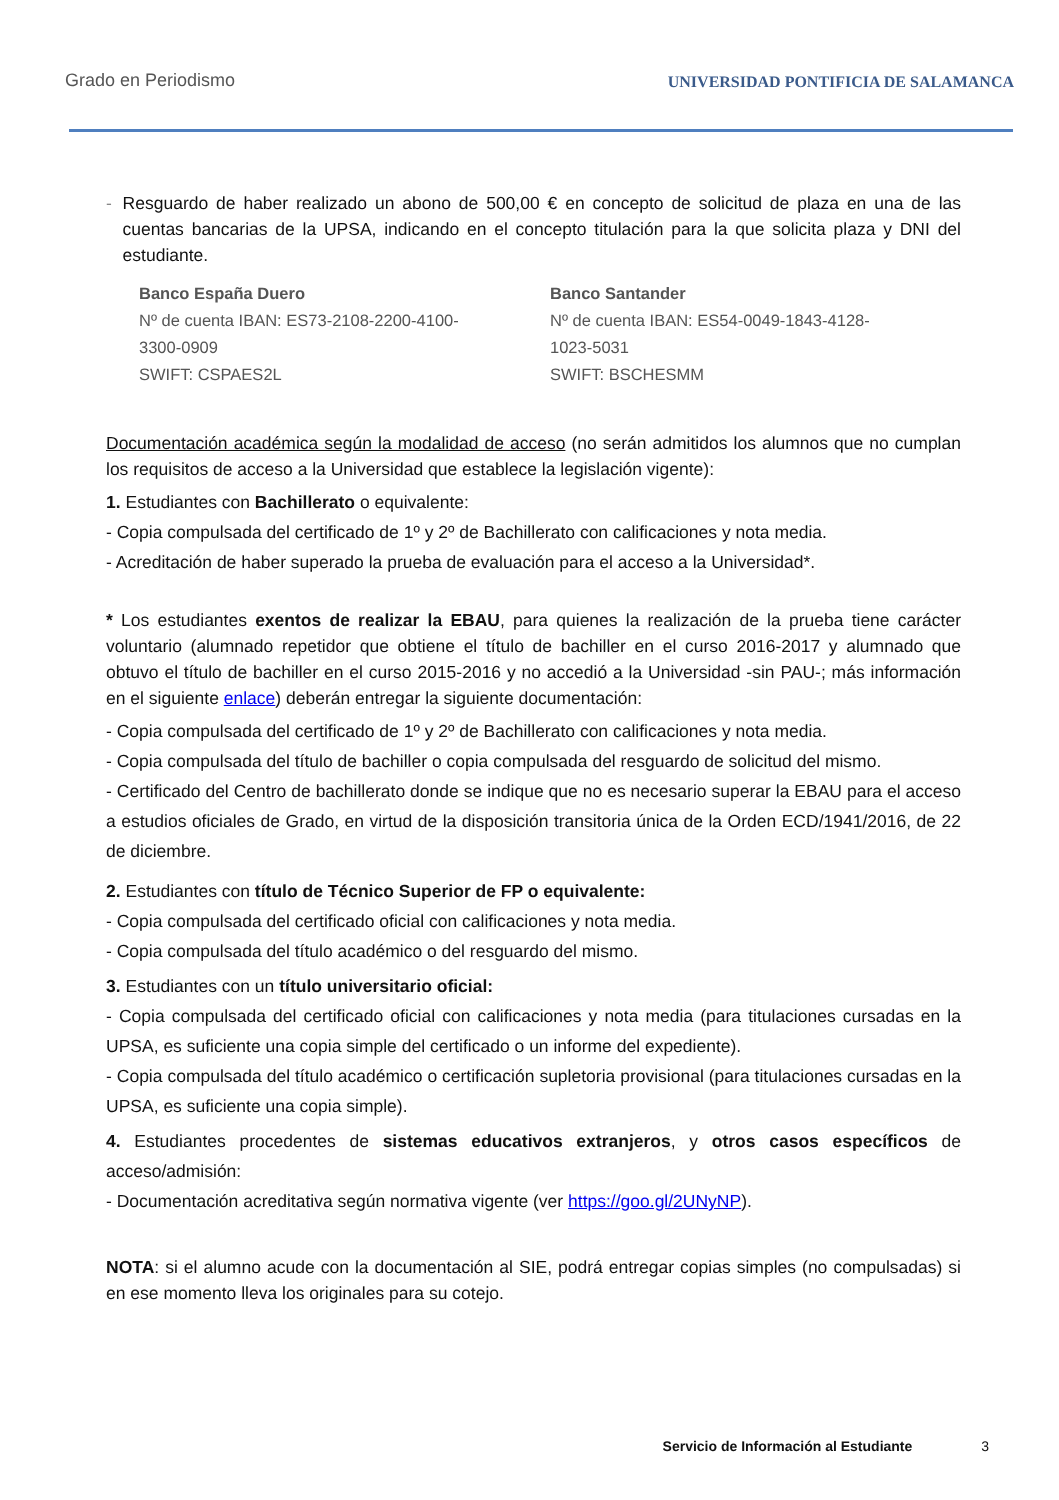Grado en Periodismo UNIVERSIDAD PONTIFICIA DE SALAMANCA
- Resguardo de haber realizado un abono de 500,00 € en concepto de solicitud de plaza en una de las cuentas bancarias de la UPSA, indicando en el concepto titulación para la que solicita plaza y DNI del estudiante.
Banco España Duero
Nº de cuenta IBAN: ES73-2108-2200-4100-
3300-0909
SWIFT: CSPAES2L
Banco Santander
Nº de cuenta IBAN: ES54-0049-1843-4128-
1023-5031
SWIFT: BSCHESMM
Documentación académica según la modalidad de acceso (no serán admitidos los alumnos que no cumplan los requisitos de acceso a la Universidad que establece la legislación vigente):
1. Estudiantes con Bachillerato o equivalente:
- Copia compulsada del certificado de 1º y 2º de Bachillerato con calificaciones y nota media.
- Acreditación de haber superado la prueba de evaluación para el acceso a la Universidad*.
* Los estudiantes exentos de realizar la EBAU, para quienes la realización de la prueba tiene carácter voluntario (alumnado repetidor que obtiene el título de bachiller en el curso 2016-2017 y alumnado que obtuvo el título de bachiller en el curso 2015-2016 y no accedió a la Universidad -sin PAU-; más información en el siguiente enlace) deberán entregar la siguiente documentación:
- Copia compulsada del certificado de 1º y 2º de Bachillerato con calificaciones y nota media.
- Copia compulsada del título de bachiller o copia compulsada del resguardo de solicitud del mismo.
- Certificado del Centro de bachillerato donde se indique que no es necesario superar la EBAU para el acceso a estudios oficiales de Grado, en virtud de la disposición transitoria única de la Orden ECD/1941/2016, de 22 de diciembre.
2. Estudiantes con título de Técnico Superior de FP o equivalente:
- Copia compulsada del certificado oficial con calificaciones y nota media.
- Copia compulsada del título académico o del resguardo del mismo.
3. Estudiantes con un título universitario oficial:
- Copia compulsada del certificado oficial con calificaciones y nota media (para titulaciones cursadas en la UPSA, es suficiente una copia simple del certificado o un informe del expediente).
- Copia compulsada del título académico o certificación supletoria provisional (para titulaciones cursadas en la UPSA, es suficiente una copia simple).
4. Estudiantes procedentes de sistemas educativos extranjeros, y otros casos específicos de acceso/admisión:
- Documentación acreditativa según normativa vigente (ver https://goo.gl/2UNyNP).
NOTA: si el alumno acude con la documentación al SIE, podrá entregar copias simples (no compulsadas) si en ese momento lleva los originales para su cotejo.
Servicio de Información al Estudiante 3